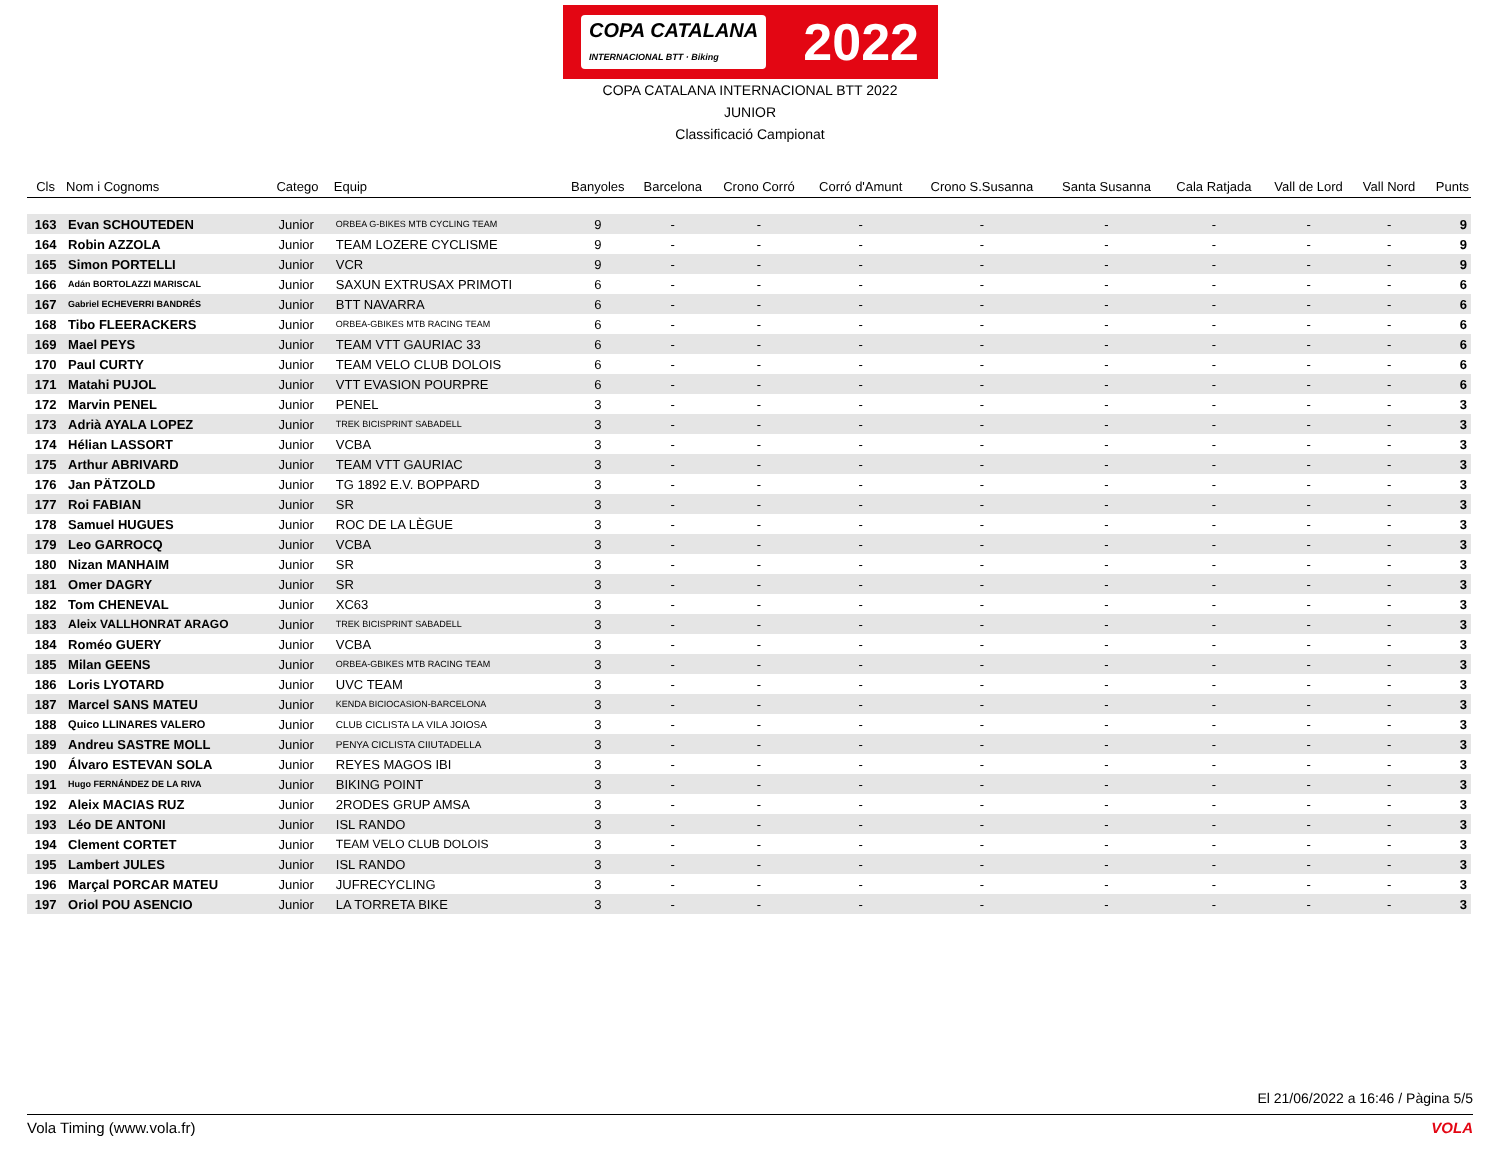COPA CATALANA
INTERNACIONAL BTT · Biking 2022
COPA CATALANA INTERNACIONAL BTT 2022
JUNIOR
Classificació Campionat
| Cls | Nom i Cognoms | Catego | Equip | Banyoles | Barcelona | Crono Corró | Corró d'Amunt | Crono S.Susanna | Santa Susanna | Cala Ratjada | Vall de Lord | Vall Nord | Punts |
| --- | --- | --- | --- | --- | --- | --- | --- | --- | --- | --- | --- | --- | --- |
| 163 | Evan SCHOUTEDEN | Junior | ORBEA G-BIKES MTB CYCLING TEAM | 9 | - | - | - | - | - | - | - | - | 9 |
| 164 | Robin AZZOLA | Junior | TEAM LOZERE CYCLISME | 9 | - | - | - | - | - | - | - | - | 9 |
| 165 | Simon PORTELLI | Junior | VCR | 9 | - | - | - | - | - | - | - | - | 9 |
| 166 | Adán BORTOLAZZI MARISCAL | Junior | SAXUN EXTRUSAX PRIMOTI | 6 | - | - | - | - | - | - | - | - | 6 |
| 167 | Gabriel ECHEVERRI BANDRÉS | Junior | BTT NAVARRA | 6 | - | - | - | - | - | - | - | - | 6 |
| 168 | Tibo FLEERACKERS | Junior | ORBEA-GBIKES MTB RACING TEAM | 6 | - | - | - | - | - | - | - | - | 6 |
| 169 | Mael PEYS | Junior | TEAM VTT GAURIAC 33 | 6 | - | - | - | - | - | - | - | - | 6 |
| 170 | Paul CURTY | Junior | TEAM VELO CLUB DOLOIS | 6 | - | - | - | - | - | - | - | - | 6 |
| 171 | Matahi PUJOL | Junior | VTT EVASION POURPRE | 6 | - | - | - | - | - | - | - | - | 6 |
| 172 | Marvin PENEL | Junior | PENEL | 3 | - | - | - | - | - | - | - | - | 3 |
| 173 | Adrià AYALA LOPEZ | Junior | TREK BICISPRINT SABADELL | 3 | - | - | - | - | - | - | - | - | 3 |
| 174 | Hélian LASSORT | Junior | VCBA | 3 | - | - | - | - | - | - | - | - | 3 |
| 175 | Arthur ABRIVARD | Junior | TEAM VTT GAURIAC | 3 | - | - | - | - | - | - | - | - | 3 |
| 176 | Jan PÄTZOLD | Junior | TG 1892 E.V. BOPPARD | 3 | - | - | - | - | - | - | - | - | 3 |
| 177 | Roi FABIAN | Junior | SR | 3 | - | - | - | - | - | - | - | - | 3 |
| 178 | Samuel HUGUES | Junior | ROC DE LA LÈGUE | 3 | - | - | - | - | - | - | - | - | 3 |
| 179 | Leo GARROCQ | Junior | VCBA | 3 | - | - | - | - | - | - | - | - | 3 |
| 180 | Nizan MANHAIM | Junior | SR | 3 | - | - | - | - | - | - | - | - | 3 |
| 181 | Omer DAGRY | Junior | SR | 3 | - | - | - | - | - | - | - | - | 3 |
| 182 | Tom CHENEVAL | Junior | XC63 | 3 | - | - | - | - | - | - | - | - | 3 |
| 183 | Aleix VALLHONRAT ARAGO | Junior | TREK BICISPRINT SABADELL | 3 | - | - | - | - | - | - | - | - | 3 |
| 184 | Roméo GUERY | Junior | VCBA | 3 | - | - | - | - | - | - | - | - | 3 |
| 185 | Milan GEENS | Junior | ORBEA-GBIKES MTB RACING TEAM | 3 | - | - | - | - | - | - | - | - | 3 |
| 186 | Loris LYOTARD | Junior | UVC TEAM | 3 | - | - | - | - | - | - | - | - | 3 |
| 187 | Marcel SANS MATEU | Junior | KENDA BICIOCASION-BARCELONA | 3 | - | - | - | - | - | - | - | - | 3 |
| 188 | Quico LLINARES VALERO | Junior | CLUB CICLISTA LA VILA JOIOSA | 3 | - | - | - | - | - | - | - | - | 3 |
| 189 | Andreu SASTRE MOLL | Junior | PENYA CICLISTA CIIUTADELLA | 3 | - | - | - | - | - | - | - | - | 3 |
| 190 | Álvaro ESTEVAN SOLA | Junior | REYES MAGOS IBI | 3 | - | - | - | - | - | - | - | - | 3 |
| 191 | Hugo FERNÁNDEZ DE LA RIVA | Junior | BIKING POINT | 3 | - | - | - | - | - | - | - | - | 3 |
| 192 | Aleix MACIAS RUZ | Junior | 2RODES GRUP AMSA | 3 | - | - | - | - | - | - | - | - | 3 |
| 193 | Léo DE ANTONI | Junior | ISL RANDO | 3 | - | - | - | - | - | - | - | - | 3 |
| 194 | Clement CORTET | Junior | TEAM VELO CLUB DOLOIS | 3 | - | - | - | - | - | - | - | - | 3 |
| 195 | Lambert JULES | Junior | ISL RANDO | 3 | - | - | - | - | - | - | - | - | 3 |
| 196 | Marçal PORCAR MATEU | Junior | JUFRECYCLING | 3 | - | - | - | - | - | - | - | - | 3 |
| 197 | Oriol POU ASENCIO | Junior | LA TORRETA BIKE | 3 | - | - | - | - | - | - | - | - | 3 |
El 21/06/2022 a 16:46 / Pàgina 5/5
Vola Timing (www.vola.fr) VOLA